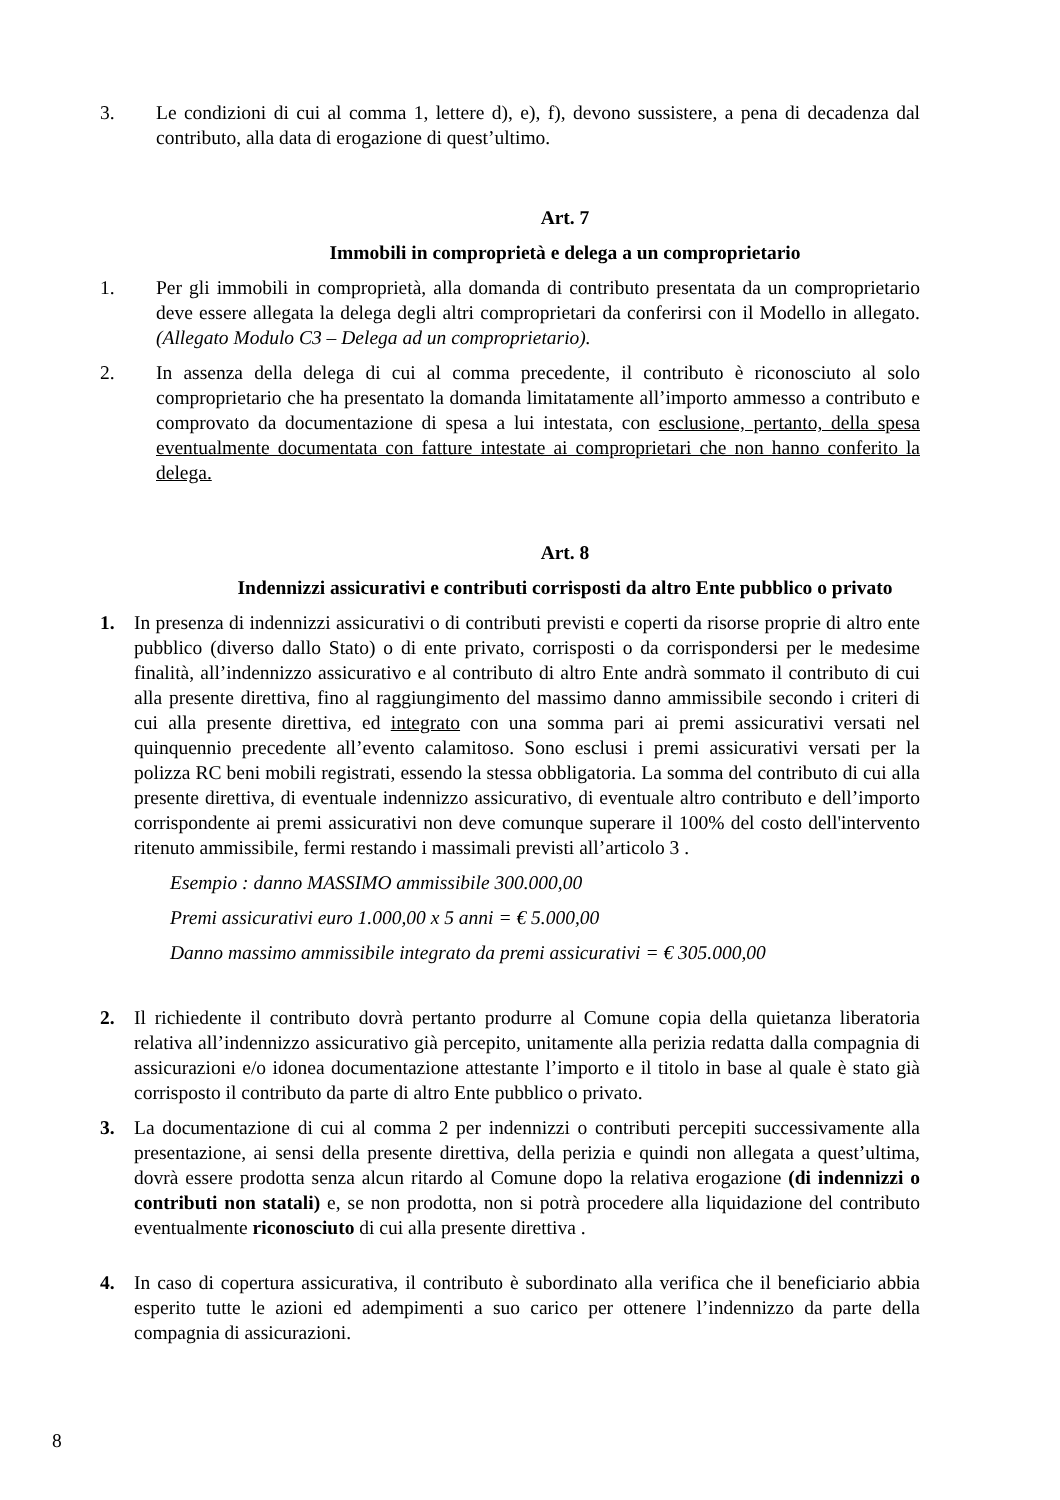3. Le condizioni di cui al comma 1, lettere d), e), f), devono sussistere, a pena di decadenza dal contributo, alla data di erogazione di quest’ultimo.
Art. 7
Immobili in comproprietà e delega a un comproprietario
1. Per gli immobili in comproprietà, alla domanda di contributo presentata da un comproprietario deve essere allegata la delega degli altri comproprietari da conferirsi con il Modello in allegato. (Allegato Modulo C3 – Delega ad un comproprietario).
2. In assenza della delega di cui al comma precedente, il contributo è riconosciuto al solo comproprietario che ha presentato la domanda limitatamente all’importo ammesso a contributo e comprovato da documentazione di spesa a lui intestata, con esclusione, pertanto, della spesa eventualmente documentata con fatture intestate ai comproprietari che non hanno conferito la delega.
Art. 8
Indennizzi assicurativi e contributi corrisposti da altro Ente pubblico o privato
1. In presenza di indennizzi assicurativi o di contributi previsti e coperti da risorse proprie di altro ente pubblico (diverso dallo Stato) o di ente privato, corrisposti o da corrispondersi per le medesime finalità, all’indennizzo assicurativo e al contributo di altro Ente andrà sommato il contributo di cui alla presente direttiva, fino al raggiungimento del massimo danno ammissibile secondo i criteri di cui alla presente direttiva, ed integrato con una somma pari ai premi assicurativi versati nel quinquennio precedente all’evento calamitoso. Sono esclusi i premi assicurativi versati per la polizza RC beni mobili registrati, essendo la stessa obbligatoria. La somma del contributo di cui alla presente direttiva, di eventuale indennizzo assicurativo, di eventuale altro contributo e dell’importo corrispondente ai premi assicurativi non deve comunque superare il 100% del costo dell'intervento ritenuto ammissibile, fermi restando i massimali previsti all’articolo 3 .
Esempio : danno MASSIMO ammissibile 300.000,00
Premi assicurativi euro 1.000,00 x 5 anni = € 5.000,00
Danno massimo ammissibile integrato da premi assicurativi = € 305.000,00
2. Il richiedente il contributo dovrà pertanto produrre al Comune copia della quietanza liberatoria relativa all’indennizzo assicurativo già percepito, unitamente alla perizia redatta dalla compagnia di assicurazioni e/o idonea documentazione attestante l’importo e il titolo in base al quale è stato già corrisposto il contributo da parte di altro Ente pubblico o privato.
3. La documentazione di cui al comma 2 per indennizzi o contributi percepiti successivamente alla presentazione, ai sensi della presente direttiva, della perizia e quindi non allegata a quest’ultima, dovrà essere prodotta senza alcun ritardo al Comune dopo la relativa erogazione (di indennizzi o contributi non statali) e, se non prodotta, non si potrà procedere alla liquidazione del contributo eventualmente riconosciuto di cui alla presente direttiva .
4. In caso di copertura assicurativa, il contributo è subordinato alla verifica che il beneficiario abbia esperito tutte le azioni ed adempimenti a suo carico per ottenere l’indennizzo da parte della compagnia di assicurazioni.
8